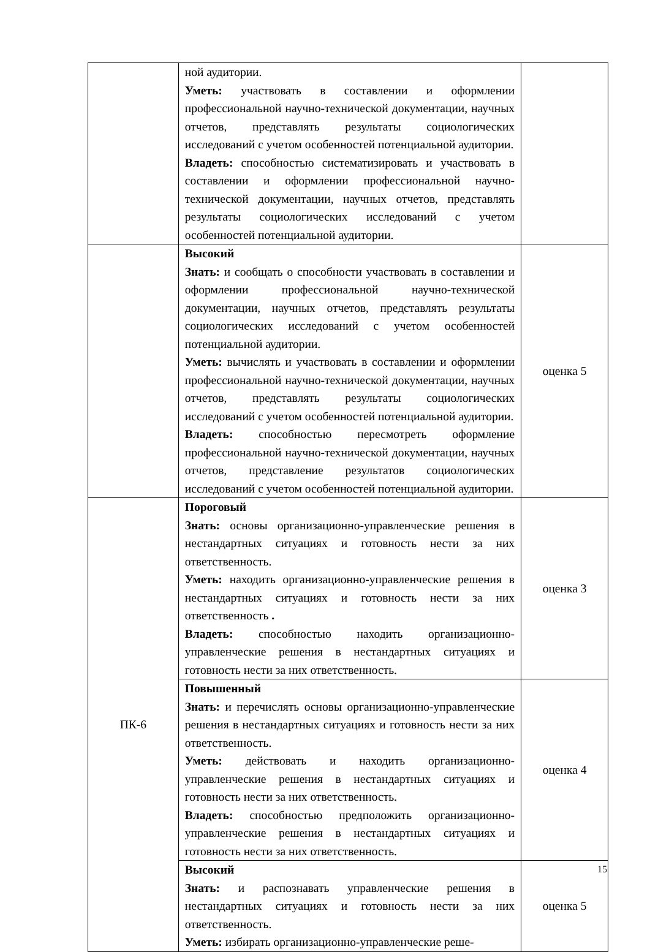| | ной аудитории. Уметь: участвовать в составлении и оформлении профессиональной научно-технической документации, научных отчетов, представлять результаты социологических исследований с учетом особенностей потенциальной аудитории. Владеть: способностью систематизировать и участвовать в составлении и оформлении профессиональной научно-технической документации, научных отчетов, представлять результаты социологических исследований с учетом особенностей потенциальной аудитории. | |
| | Высокий Знать: и сообщать о способности участвовать в составлении и оформлении профессиональной научно-технической документации, научных отчетов, представлять результаты социологических исследований с учетом особенностей потенциальной аудитории. Уметь: вычислять и участвовать в составлении и оформлении профессиональной научно-технической документации, научных отчетов, представлять результаты социологических исследований с учетом особенностей потенциальной аудитории. Владеть: способностью пересмотреть оформление профессиональной научно-технической документации, научных отчетов, представление результатов социологических исследований с учетом особенностей потенциальной аудитории. | оценка 5 |
| ПК-6 | Пороговый Знать: основы организационно-управленческие решения в нестандартных ситуациях и готовность нести за них ответственность. Уметь: находить организационно-управленческие решения в нестандартных ситуациях и готовность нести за них ответственность . Владеть: способностью находить организационно-управленческие решения в нестандартных ситуациях и готовность нести за них ответственность. | оценка 3 |
| | Повышенный Знать: и перечислять основы организационно-управленческие решения в нестандартных ситуациях и готовность нести за них ответственность. Уметь: действовать и находить организационно-управленческие решения в нестандартных ситуациях и готовность нести за них ответственность. Владеть: способностью предположить организационно-управленческие решения в нестандартных ситуациях и готовность нести за них ответственность. | оценка 4 |
| | Высокий Знать: и распознавать управленческие решения в нестандартных ситуациях и готовность нести за них ответственность. Уметь: избирать организационно-управленческие реше- | оценка 5 |
15